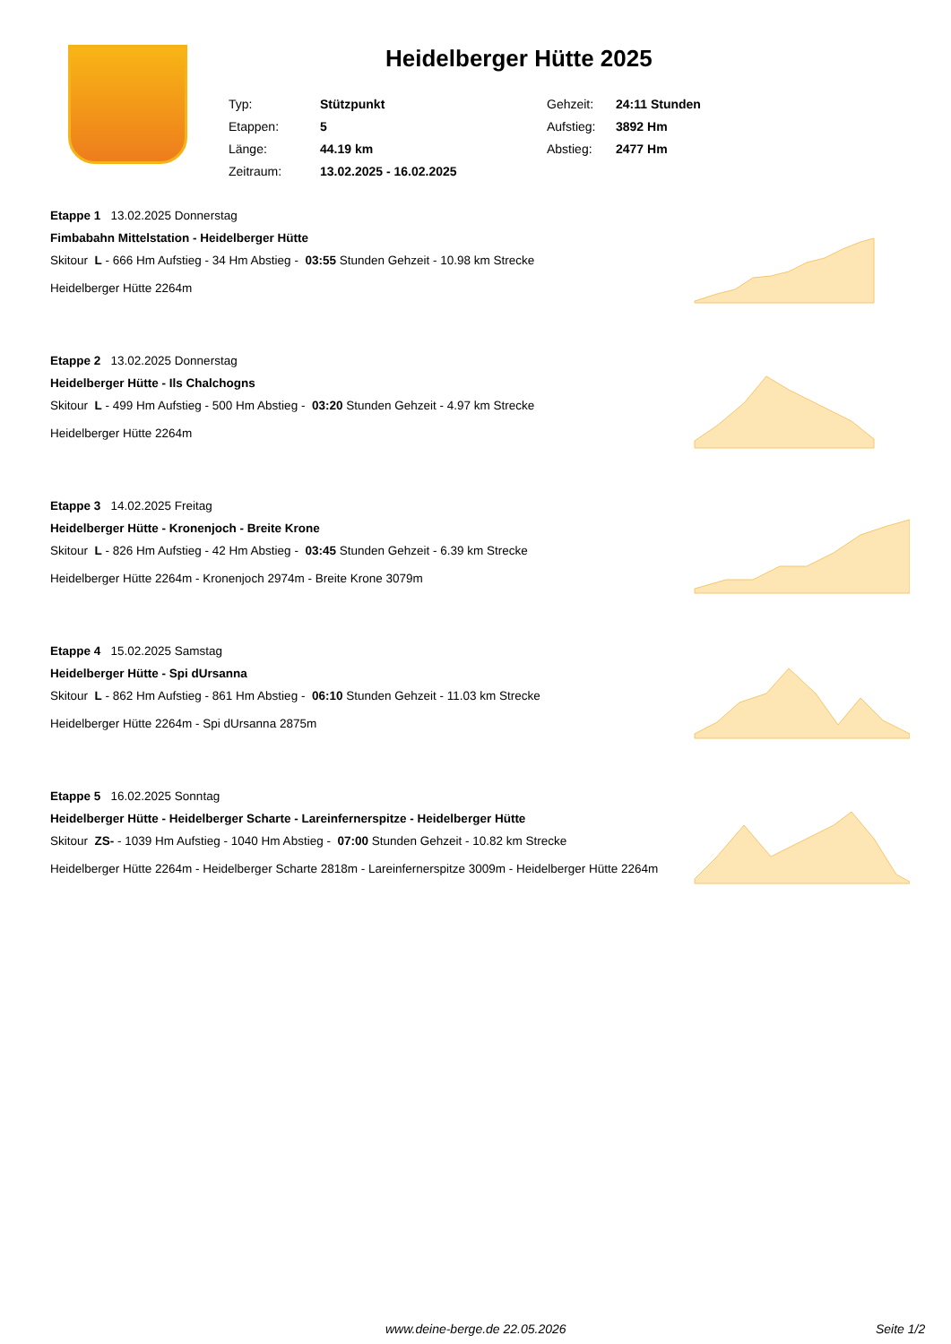Heidelberger Hütte 2025
| Typ: | Stützpunkt | Gehzeit: | 24:11 Stunden |
| Etappen: | 5 | Aufstieg: | 3892 Hm |
| Länge: | 44.19 km | Abstieg: | 2477 Hm |
| Zeitraum: | 13.02.2025 - 16.02.2025 | | |
Etappe 1 13.02.2025 Donnerstag
Fimbabahn Mittelstation - Heidelberger Hütte
Skitour L - 666 Hm Aufstieg - 34 Hm Abstieg - 03:55 Stunden Gehzeit - 10.98 km Strecke
Heidelberger Hütte 2264m
Etappe 2 13.02.2025 Donnerstag
Heidelberger Hütte - Ils Chalchogns
Skitour L - 499 Hm Aufstieg - 500 Hm Abstieg - 03:20 Stunden Gehzeit - 4.97 km Strecke
Heidelberger Hütte 2264m
Etappe 3 14.02.2025 Freitag
Heidelberger Hütte - Kronenjoch - Breite Krone
Skitour L - 826 Hm Aufstieg - 42 Hm Abstieg - 03:45 Stunden Gehzeit - 6.39 km Strecke
Heidelberger Hütte 2264m - Kronenjoch 2974m - Breite Krone 3079m
Etappe 4 15.02.2025 Samstag
Heidelberger Hütte - Spi dUrsanna
Skitour L - 862 Hm Aufstieg - 861 Hm Abstieg - 06:10 Stunden Gehzeit - 11.03 km Strecke
Heidelberger Hütte 2264m - Spi dUrsanna 2875m
Etappe 5 16.02.2025 Sonntag
Heidelberger Hütte - Heidelberger Scharte - Lareinfernerspitze - Heidelberger Hütte
Skitour ZS- - 1039 Hm Aufstieg - 1040 Hm Abstieg - 07:00 Stunden Gehzeit - 10.82 km Strecke
Heidelberger Hütte 2264m - Heidelberger Scharte 2818m - Lareinfernerspitze 3009m - Heidelberger Hütte 2264m
www.deine-berge.de 22.05.2026 Seite 1/2